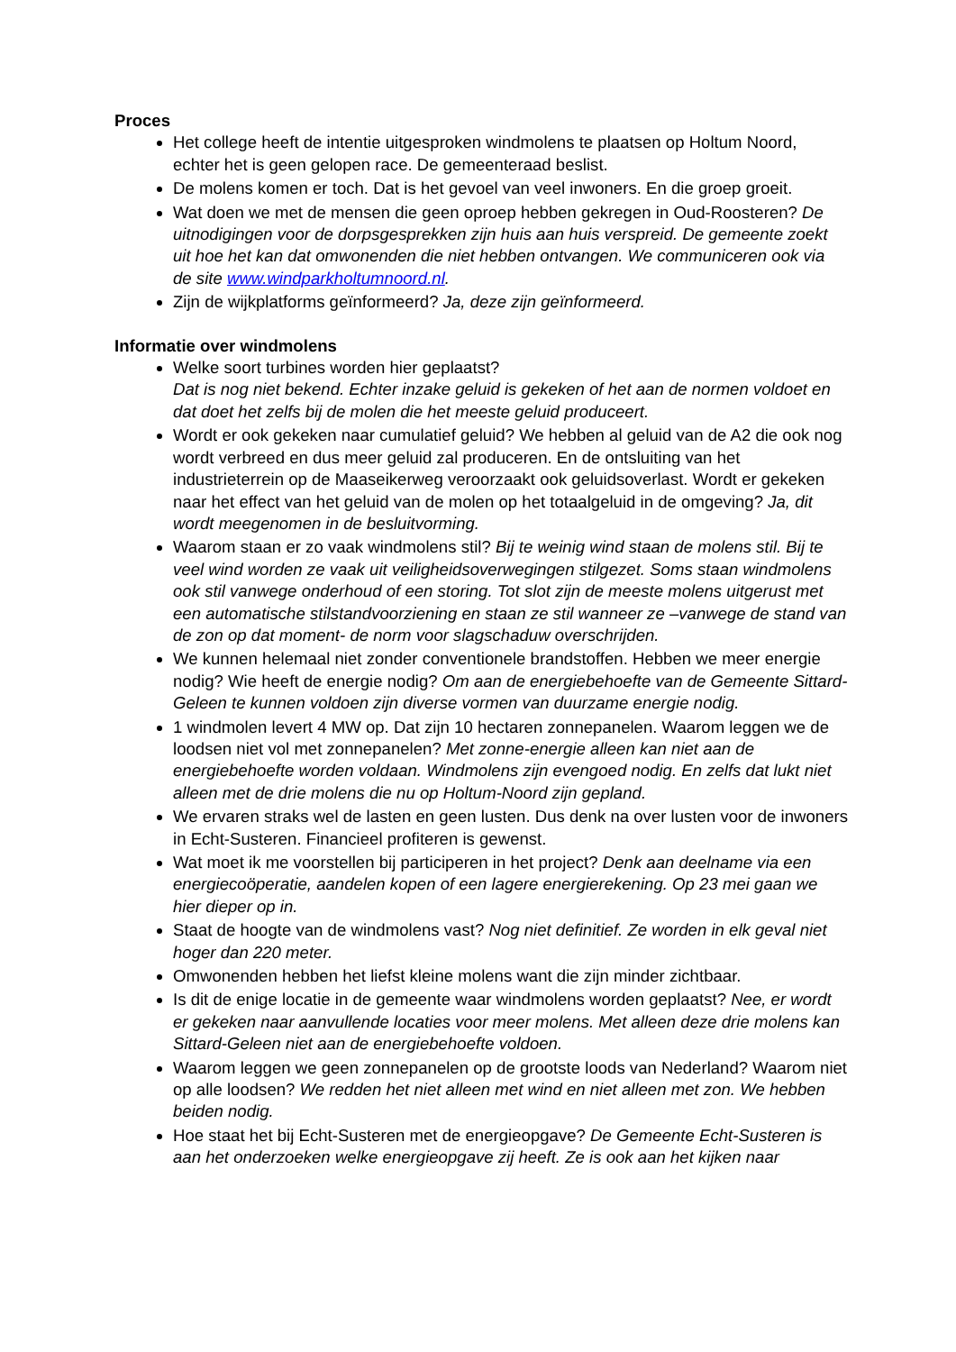Proces
Het college heeft de intentie uitgesproken windmolens te plaatsen op Holtum Noord, echter het is geen gelopen race. De gemeenteraad beslist.
De molens komen er toch. Dat is het gevoel van veel inwoners. En die groep groeit.
Wat doen we met de mensen die geen oproep hebben gekregen in Oud-Roosteren? De uitnodigingen voor de dorpsgesprekken zijn huis aan huis verspreid. De gemeente zoekt uit hoe het kan dat omwonenden die niet hebben ontvangen. We communiceren ook via de site www.windparkholtumnoord.nl.
Zijn de wijkplatforms geïnformeerd? Ja, deze zijn geïnformeerd.
Informatie over windmolens
Welke soort turbines worden hier geplaatst?
Dat is nog niet bekend. Echter inzake geluid is gekeken of het aan de normen voldoet en dat doet het zelfs bij de molen die het meeste geluid produceert.
Wordt er ook gekeken naar cumulatief geluid? We hebben al geluid van de A2 die ook nog wordt verbreed en dus meer geluid zal produceren. En de ontsluiting van het industrieterrein op de Maaseikerweg veroorzaakt ook geluidsoverlast. Wordt er gekeken naar het effect van het geluid van de molen op het totaalgeluid in de omgeving? Ja, dit wordt meegenomen in de besluitvorming.
Waarom staan er zo vaak windmolens stil? Bij te weinig wind staan de molens stil. Bij te veel wind worden ze vaak uit veiligheidsoverwegingen stilgezet. Soms staan windmolens ook stil vanwege onderhoud of een storing. Tot slot zijn de meeste molens uitgerust met een automatische stilstandvoorziening en staan ze stil wanneer ze –vanwege de stand van de zon op dat moment- de norm voor slagschaduw overschrijden.
We kunnen helemaal niet zonder conventionele brandstoffen. Hebben we meer energie nodig? Wie heeft de energie nodig? Om aan de energiebehoefte van de Gemeente Sittard-Geleen te kunnen voldoen zijn diverse vormen van duurzame energie nodig.
1 windmolen levert 4 MW op. Dat zijn 10 hectaren zonnepanelen. Waarom leggen we de loodsen niet vol met zonnepanelen? Met zonne-energie alleen kan niet aan de energiebehoefte worden voldaan. Windmolens zijn evengoed nodig. En zelfs dat lukt niet alleen met de drie molens die nu op Holtum-Noord zijn gepland.
We ervaren straks wel de lasten en geen lusten. Dus denk na over lusten voor de inwoners in Echt-Susteren. Financieel profiteren is gewenst.
Wat moet ik me voorstellen bij participeren in het project? Denk aan deelname via een energiecoöperatie, aandelen kopen of een lagere energierekening. Op 23 mei gaan we hier dieper op in.
Staat de hoogte van de windmolens vast? Nog niet definitief. Ze worden in elk geval niet hoger dan 220 meter.
Omwonenden hebben het liefst kleine molens want die zijn minder zichtbaar.
Is dit de enige locatie in de gemeente waar windmolens worden geplaatst? Nee, er wordt er gekeken naar aanvullende locaties voor meer molens. Met alleen deze drie molens kan Sittard-Geleen niet aan de energiebehoefte voldoen.
Waarom leggen we geen zonnepanelen op de grootste loods van Nederland? Waarom niet op alle loodsen? We redden het niet alleen met wind en niet alleen met zon. We hebben beiden nodig.
Hoe staat het bij Echt-Susteren met de energieopgave? De Gemeente Echt-Susteren is aan het onderzoeken welke energieopgave zij heeft. Ze is ook aan het kijken naar